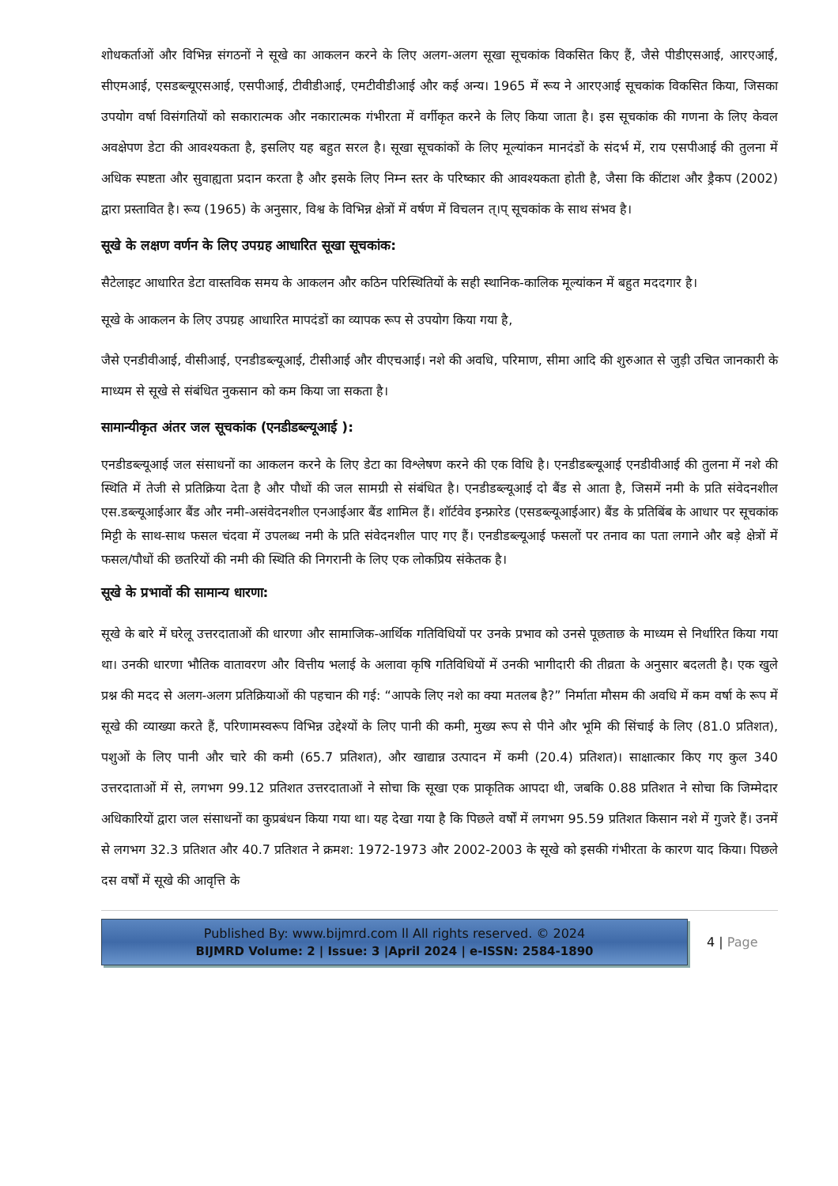शोधकर्ताओं और विभिन्न संगठनों ने सूखे का आकलन करने के लिए अलग-अलग सूखा सूचकांक विकसित किए हैं, जैसे पीडीएसआई, आरएआई, सीएमआई, एसडब्ल्यूएसआई, एसपीआई, टीवीडीआई, एमटीवीडीआई और कई अन्य। 1965 में रूय ने आरएआई सूचकांक विकसित किया, जिसका उपयोग वर्षा विसंगतियों को सकारात्मक और नकारात्मक गंभीरता में वर्गीकृत करने के लिए किया जाता है। इस सूचकांक की गणना के लिए केवल अवक्षेपण डेटा की आवश्यकता है, इसलिए यह बहुत सरल है। सूखा सूचकांकों के लिए मूल्यांकन मानदंडों के संदर्भ में, राय एसपीआई की तुलना में अधिक स्पष्टता और सुवाह्यता प्रदान करता है और इसके लिए निम्न स्तर के परिष्कार की आवश्यकता होती है, जैसा कि कींटाश और ड्रैकप (2002) द्वारा प्रस्तावित है। रूय (1965) के अनुसार, विश्व के विभिन्न क्षेत्रों में वर्षण में विचलन त्।प् सूचकांक के साथ संभव है।
सूखे के लक्षण वर्णन के लिए उपग्रह आधारित सूखा सूचकांक:
सैटेलाइट आधारित डेटा वास्तविक समय के आकलन और कठिन परिस्थितियों के सही स्थानिक-कालिक मूल्यांकन में बहुत मददगार है।
सूखे के आकलन के लिए उपग्रह आधारित मापदंडों का व्यापक रूप से उपयोग किया गया है,
जैसे एनडीवीआई, वीसीआई, एनडीडब्ल्यूआई, टीसीआई और वीएचआई। नशे की अवधि, परिमाण, सीमा आदि की शुरुआत से जुड़ी उचित जानकारी के माध्यम से सूखे से संबंधित नुकसान को कम किया जा सकता है।
सामान्यीकृत अंतर जल सूचकांक (एनडीडब्ल्यूआई ):
एनडीडब्ल्यूआई जल संसाधनों का आकलन करने के लिए डेटा का विश्लेषण करने की एक विधि है। एनडीडब्ल्यूआई एनडीवीआई की तुलना में नशे की स्थिति में तेजी से प्रतिक्रिया देता है और पौधों की जल सामग्री से संबंधित है। एनडीडब्ल्यूआई दो बैंड से आता है, जिसमें नमी के प्रति संवेदनशील एस.डब्ल्यूआईआर बैंड और नमी-असंवेदनशील एनआईआर बैंड शामिल हैं। शॉर्टवेव इन्फ्रारेड (एसडब्ल्यूआईआर) बैंड के प्रतिबिंब के आधार पर सूचकांक मिट्टी के साथ-साथ फसल चंदवा में उपलब्ध नमी के प्रति संवेदनशील पाए गए हैं। एनडीडब्ल्यूआई फसलों पर तनाव का पता लगाने और बड़े क्षेत्रों में फसल/पौधों की छतरियों की नमी की स्थिति की निगरानी के लिए एक लोकप्रिय संकेतक है।
सूखे के प्रभावों की सामान्य धारणा:
सूखे के बारे में घरेलू उत्तरदाताओं की धारणा और सामाजिक-आर्थिक गतिविधियों पर उनके प्रभाव को उनसे पूछताछ के माध्यम से निर्धारित किया गया था। उनकी धारणा भौतिक वातावरण और वित्तीय भलाई के अलावा कृषि गतिविधियों में उनकी भागीदारी की तीव्रता के अनुसार बदलती है। एक खुले प्रश्न की मदद से अलग-अलग प्रतिक्रियाओं की पहचान की गई: “आपके लिए नशे का क्या मतलब है?” निर्माता मौसम की अवधि में कम वर्षा के रूप में सूखे की व्याख्या करते हैं, परिणामस्वरूप विभिन्न उद्देश्यों के लिए पानी की कमी, मुख्य रूप से पीने और भूमि की सिंचाई के लिए (81.0 प्रतिशत), पशुओं के लिए पानी और चारे की कमी (65.7 प्रतिशत), और खाद्यान्न उत्पादन में कमी (20.4) प्रतिशत)। साक्षात्कार किए गए कुल 340 उत्तरदाताओं में से, लगभग 99.12 प्रतिशत उत्तरदाताओं ने सोचा कि सूखा एक प्राकृतिक आपदा थी, जबकि 0.88 प्रतिशत ने सोचा कि जिम्मेदार अधिकारियों द्वारा जल संसाधनों का कुप्रबंधन किया गया था। यह देखा गया है कि पिछले वर्षों में लगभग 95.59 प्रतिशत किसान नशे में गुजरे हैं। उनमें से लगभग 32.3 प्रतिशत और 40.7 प्रतिशत ने क्रमश: 1972-1973 और 2002-2003 के सूखे को इसकी गंभीरता के कारण याद किया। पिछले दस वर्षों में सूखे की आवृत्ति के
Published By: www.bijmrd.com ll All rights reserved. © 2024
BIJMRD Volume: 2 | Issue: 3 |April 2024 | e-ISSN: 2584-1890
4 | Page